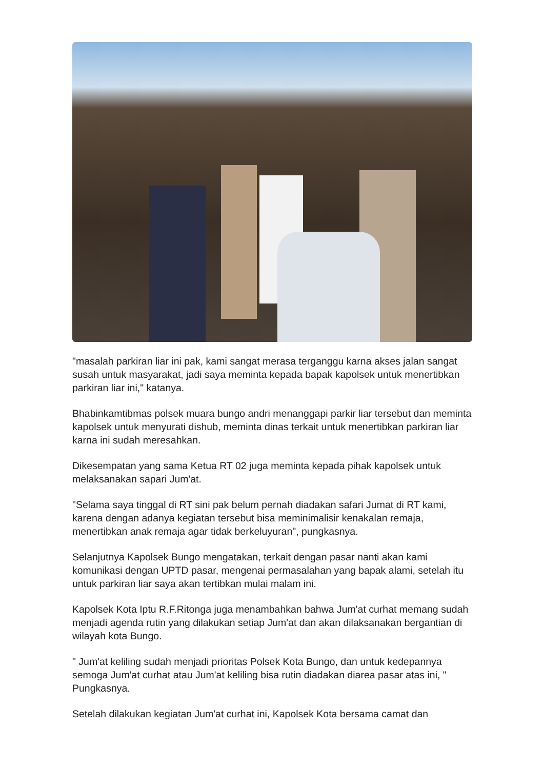"masalah parkiran liar ini pak, kami sangat merasa terganggu karna akses jalan sangat susah untuk masyarakat, jadi saya meminta kepada bapak kapolsek untuk menertibkan parkiran liar ini," katanya.
Bhabinkamtibmas polsek muara bungo andri menanggapi parkir liar tersebut dan meminta kapolsek untuk menyurati dishub, meminta dinas terkait untuk menertibkan parkiran liar karna ini sudah meresahkan.
Dikesempatan yang sama Ketua RT 02 juga meminta kepada pihak kapolsek untuk melaksanakan sapari Jum'at.
"Selama saya tinggal di RT sini pak belum pernah diadakan safari Jumat di RT kami, karena dengan adanya kegiatan tersebut bisa meminimalisir kenakalan remaja, menertibkan anak remaja agar tidak berkeluyuran", pungkasnya.
Selanjutnya Kapolsek Bungo mengatakan, terkait dengan pasar nanti akan kami komunikasi dengan UPTD pasar, mengenai permasalahan yang bapak alami, setelah itu untuk parkiran liar saya akan tertibkan mulai malam ini.
Kapolsek Kota Iptu R.F.Ritonga juga menambahkan bahwa Jum'at curhat memang sudah menjadi agenda rutin yang dilakukan setiap Jum'at dan akan dilaksanakan bergantian di wilayah kota Bungo.
" Jum'at keliling sudah menjadi prioritas Polsek Kota Bungo, dan untuk kedepannya semoga Jum'at curhat atau Jum'at keliling bisa rutin diadakan diarea pasar atas ini, " Pungkasnya.
Setelah dilakukan kegiatan Jum'at curhat ini, Kapolsek Kota bersama camat dan